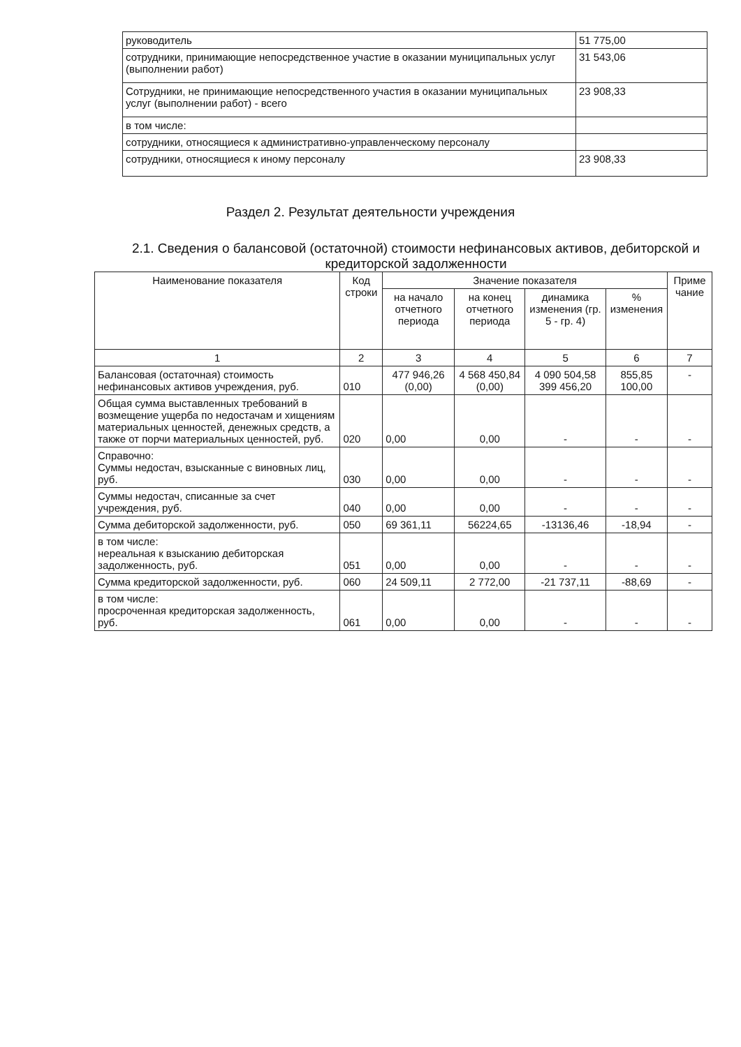| руководитель | 51 775,00 |
| сотрудники, принимающие непосредственное участие в оказании муниципальных услуг (выполнении работ) | 31 543,06 |
| Сотрудники, не принимающие непосредственного участия в оказании муниципальных услуг (выполнении работ) - всего | 23 908,33 |
| в том числе: | |
| сотрудники, относящиеся к административно-управленческому персоналу | |
| сотрудники, относящиеся к иному персоналу | 23 908,33 |
Раздел 2. Результат деятельности учреждения
2.1. Сведения о балансовой (остаточной) стоимости нефинансовых активов, дебиторской и кредиторской задолженности
| Наименование показателя | Код строки | Значение показателя | | | | Приме чание |
| --- | --- | --- | --- | --- | --- | --- |
| | | на начало отчетного периода | на конец отчетного периода | динамика изменения (гр. 5 - гр. 4) | % изменения | |
| 1 | 2 | 3 | 4 | 5 | 6 | 7 |
| Балансовая (остаточная) стоимость нефинансовых активов учреждения, руб. | 010 | 477 946,26 (0,00) | 4 568 450,84 (0,00) | 4 090 504,58 399 456,20 | 855,85 100,00 | - |
| Общая сумма выставленных требований в возмещение ущерба по недостачам и хищениям материальных ценностей, денежных средств, а также от порчи материальных ценностей, руб. | 020 | 0,00 | 0,00 | - | - | - |
| Справочно: Суммы недостач, взысканные с виновных лиц, руб. | 030 | 0,00 | 0,00 | - | - | - |
| Суммы недостач, списанные за счет учреждения, руб. | 040 | 0,00 | 0,00 | - | - | - |
| Сумма дебиторской задолженности, руб. | 050 | 69 361,11 | 56224,65 | -13136,46 | -18,94 | - |
| в том числе: нереальная к взысканию дебиторская задолженность, руб. | 051 | 0,00 | 0,00 | - | - | - |
| Сумма кредиторской задолженности, руб. | 060 | 24 509,11 | 2 772,00 | -21 737,11 | -88,69 | - |
| в том числе: просроченная кредиторская задолженность, руб. | 061 | 0,00 | 0,00 | - | - | - |